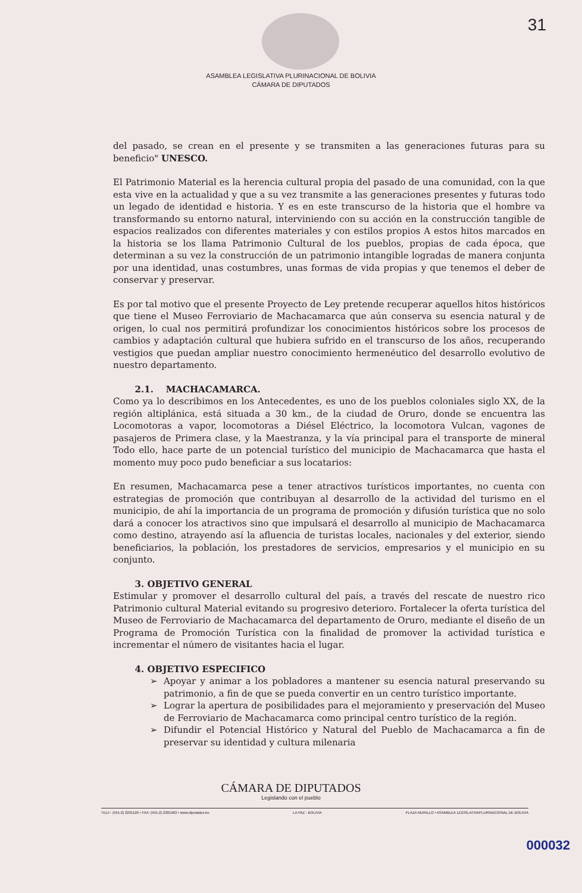31
ASAMBLEA LEGISLATIVA PLURINACIONAL DE BOLIVIA
CÁMARA DE DIPUTADOS
del pasado, se crean en el presente y se transmiten a las generaciones futuras para su beneficio" UNESCO.
El Patrimonio Material es la herencia cultural propia del pasado de una comunidad, con la que esta vive en la actualidad y que a su vez transmite a las generaciones presentes y futuras todo un legado de identidad e historia. Y es en este transcurso de la historia que el hombre va transformando su entorno natural, interviniendo con su acción en la construcción tangible de espacios realizados con diferentes materiales y con estilos propios A estos hitos marcados en la historia se los llama Patrimonio Cultural de los pueblos, propias de cada época, que determinan a su vez la construcción de un patrimonio intangible logradas de manera conjunta por una identidad, unas costumbres, unas formas de vida propias y que tenemos el deber de conservar y preservar.
Es por tal motivo que el presente Proyecto de Ley pretende recuperar aquellos hitos históricos que tiene el Museo Ferroviario de Machacamarca que aún conserva su esencia natural y de origen, lo cual nos permitirá profundizar los conocimientos históricos sobre los procesos de cambios y adaptación cultural que hubiera sufrido en el transcurso de los años, recuperando vestigios que puedan ampliar nuestro conocimiento hermenéutico del desarrollo evolutivo de nuestro departamento.
2.1. MACHACAMARCA.
Como ya lo describimos en los Antecedentes, es uno de los pueblos coloniales siglo XX, de la región altiplánica, está situada a 30 km., de la ciudad de Oruro, donde se encuentra las Locomotoras a vapor, locomotoras a Diésel Eléctrico, la locomotora Vulcan, vagones de pasajeros de Primera clase, y la Maestranza, y la vía principal para el transporte de mineral Todo ello, hace parte de un potencial turístico del municipio de Machacamarca que hasta el momento muy poco pudo beneficiar a sus locatarios:
En resumen, Machacamarca pese a tener atractivos turísticos importantes, no cuenta con estrategias de promoción que contribuyan al desarrollo de la actividad del turismo en el municipio, de ahí la importancia de un programa de promoción y difusión turística que no solo dará a conocer los atractivos sino que impulsará el desarrollo al municipio de Machacamarca como destino, atrayendo así la afluencia de turistas locales, nacionales y del exterior, siendo beneficiarios, la población, los prestadores de servicios, empresarios y el municipio en su conjunto.
3. OBJETIVO GENERAL
Estimular y promover el desarrollo cultural del país, a través del rescate de nuestro rico Patrimonio cultural Material evitando su progresivo deterioro. Fortalecer la oferta turística del Museo de Ferroviario de Machacamarca del departamento de Oruro, mediante el diseño de un Programa de Promoción Turística con la finalidad de promover la actividad turística e incrementar el número de visitantes hacia el lugar.
4. OBJETIVO ESPECIFICO
Apoyar y animar a los pobladores a mantener su esencia natural preservando su patrimonio, a fin de que se pueda convertir en un centro turístico importante.
Lograr la apertura de posibilidades para el mejoramiento y preservación del Museo de Ferroviario de Machacamarca como principal centro turístico de la región.
Difundir el Potencial Histórico y Natural del Pueblo de Machacamarca a fin de preservar su identidad y cultura milenaria
CÁMARA DE DIPUTADOS
Legislando con el pueblo
TELF.: (591-2) 2201120 • FAX: (591-2) 2201663 • www.diputados.bo LA PAZ - BOLIVIA PLAZA MURILLO • ASAMBLEA LEGISLATIVAPLURINACIONAL DE BOLIVIA
000032